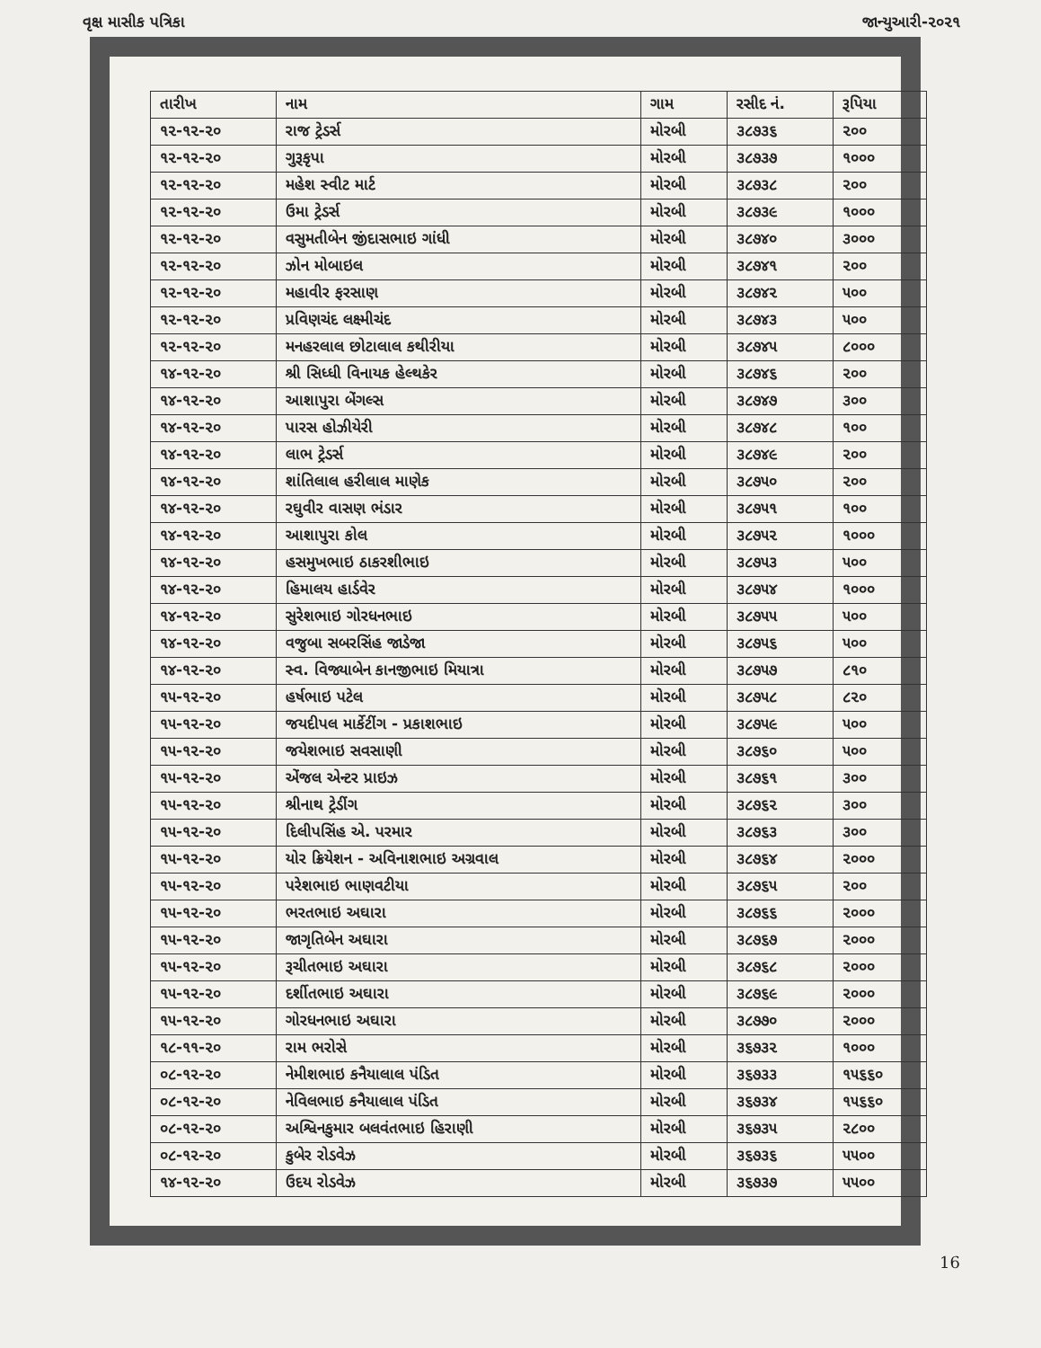વૃક્ષ માસીક પત્રિકા જાન્યુઆરી-૨૦૨૧
| તારીખ | નામ | ગામ | રસીદ નં. | રૂપિયા |
| --- | --- | --- | --- | --- |
| ૧૨-૧૨-૨૦ | રાજ ટ્રેડર્સ | મોરબી | ૩૮૭૩૬ | ૨૦૦ |
| ૧૨-૧૨-૨૦ | ગુરૂકૃપા | મોરબી | ૩૮૭૩૭ | ૧૦૦૦ |
| ૧૨-૧૨-૨૦ | મહેશ સ્વીટ માર્ટ | મોરબી | ૩૮૭૩૮ | ૨૦૦ |
| ૧૨-૧૨-૨૦ | ઉમા ટ્રેડર્સ | મોરબી | ૩૮૭૩૯ | ૧૦૦૦ |
| ૧૨-૧૨-૨૦ | વસુમતીબેન જીંદાસભાઇ ગાંધી | મોરબી | ૩૮૭૪૦ | ૩૦૦૦ |
| ૧૨-૧૨-૨૦ | ઝોન મોબાઇલ | મોરબી | ૩૮૭૪૧ | ૨૦૦ |
| ૧૨-૧૨-૨૦ | મહાવીર ફરસાણ | મોરબી | ૩૮૭૪૨ | ૫૦૦ |
| ૧૨-૧૨-૨૦ | પ્રવિણચંદ લક્ષ્મીચંદ | મોરબી | ૩૮૭૪૩ | ૫૦૦ |
| ૧૨-૧૨-૨૦ | મનહરલાલ છોટાલાલ કથીરીયા | મોરબી | ૩૮૭૪૫ | ૮૦૦૦ |
| ૧૪-૧૨-૨૦ | શ્રી સિધ્ધી વિનાયક હેલ્થકેર | મોરબી | ૩૮૭૪૬ | ૨૦૦ |
| ૧૪-૧૨-૨૦ | આશાપુરા બેંગલ્સ | મોરબી | ૩૮૭૪૭ | ૩૦૦ |
| ૧૪-૧૨-૨૦ | પારસ હોઝીયેરી | મોરબી | ૩૮૭૪૮ | ૧૦૦ |
| ૧૪-૧૨-૨૦ | લાભ ટ્રેડર્સ | મોરબી | ૩૮૭૪૯ | ૨૦૦ |
| ૧૪-૧૨-૨૦ | શાંતિલાલ હરીલાલ માણેક | મોરબી | ૩૮૭૫૦ | ૨૦૦ |
| ૧૪-૧૨-૨૦ | રઘુવીર વાસણ ભંડાર | મોરબી | ૩૮૭૫૧ | ૧૦૦ |
| ૧૪-૧૨-૨૦ | આશાપુરા કોલ | મોરબી | ૩૮૭૫૨ | ૧૦૦૦ |
| ૧૪-૧૨-૨૦ | હસમુખભાઇ ઠાકરશીભાઇ | મોરબી | ૩૮૭૫૩ | ૫૦૦ |
| ૧૪-૧૨-૨૦ | હિમાલય હાર્ડવેર | મોરબી | ૩૮૭૫૪ | ૧૦૦૦ |
| ૧૪-૧૨-૨૦ | સુરેશભાઇ ગોરધનભાઇ | મોરબી | ૩૮૭૫૫ | ૫૦૦ |
| ૧૪-૧૨-૨૦ | વજુબા સબરસિંહ જાડેજા | મોરબી | ૩૮૭૫૬ | ૫૦૦ |
| ૧૪-૧૨-૨૦ | સ્વ. વિજ્યાબેન કાનજીભાઇ મિયાત્રા | મોરબી | ૩૮૭૫૭ | ૮૧૦ |
| ૧૫-૧૨-૨૦ | હર્ષભાઇ પટેલ | મોરબી | ૩૮૭૫૮ | ૮૨૦ |
| ૧૫-૧૨-૨૦ | જયદીપલ માર્કેટીંગ - પ્રકાશભાઇ | મોરબી | ૩૮૭૫૯ | ૫૦૦ |
| ૧૫-૧૨-૨૦ | જયેશભાઇ સવસાણી | મોરબી | ૩૮૭૬૦ | ૫૦૦ |
| ૧૫-૧૨-૨૦ | એંજલ એન્ટર પ્રાઇઝ | મોરબી | ૩૮૭૬૧ | ૩૦૦ |
| ૧૫-૧૨-૨૦ | શ્રીનાથ ટ્રેડીંગ | મોરબી | ૩૮૭૬૨ | ૩૦૦ |
| ૧૫-૧૨-૨૦ | દિલીપસિંહ એ. પરમાર | મોરબી | ૩૮૭૬૩ | ૩૦૦ |
| ૧૫-૧૨-૨૦ | યોર ક્રિયેશન - અવિનાશભાઇ અગ્રવાલ | મોરબી | ૩૮૭૬૪ | ૨૦૦૦ |
| ૧૫-૧૨-૨૦ | પરેશભાઇ ભાણવટીયા | મોરબી | ૩૮૭૬૫ | ૨૦૦ |
| ૧૫-૧૨-૨૦ | ભરતભાઇ અઘારા | મોરબી | ૩૮૭૬૬ | ૨૦૦૦ |
| ૧૫-૧૨-૨૦ | જાગૃતિબેન અઘારા | મોરબી | ૩૮૭૬૭ | ૨૦૦૦ |
| ૧૫-૧૨-૨૦ | રૂચીતભાઇ અઘારા | મોરબી | ૩૮૭૬૮ | ૨૦૦૦ |
| ૧૫-૧૨-૨૦ | દર્શીતભાઇ અઘારા | મોરબી | ૩૮૭૬૯ | ૨૦૦૦ |
| ૧૫-૧૨-૨૦ | ગોરધનભાઇ અઘારા | મોરબી | ૩૮૭૭૦ | ૨૦૦૦ |
| ૧૮-૧૧-૨૦ | રામ ભરોસે | મોરબી | ૩૬૭૩૨ | ૧૦૦૦ |
| ૦૮-૧૨-૨૦ | નેમીશભાઇ કનૈયાલાલ પંડિત | મોરબી | ૩૬૭૩૩ | ૧૫૬૬૦ |
| ૦૮-૧૨-૨૦ | નેવિલભાઇ કનૈયાલાલ પંડિત | મોરબી | ૩૬૭૩૪ | ૧૫૬૬૦ |
| ૦૮-૧૨-૨૦ | અશ્વિનકુમાર બલવંતભાઇ હિરાણી | મોરબી | ૩૬૭૩૫ | ૨૮૦૦ |
| ૦૮-૧૨-૨૦ | કુબેર રોડવેઝ | મોરબી | ૩૬૭૩૬ | ૫૫૦૦ |
| ૧૪-૧૨-૨૦ | ઉદય રોડવેઝ | મોરબી | ૩૬૭૩૭ | ૫૫૦૦ |
16